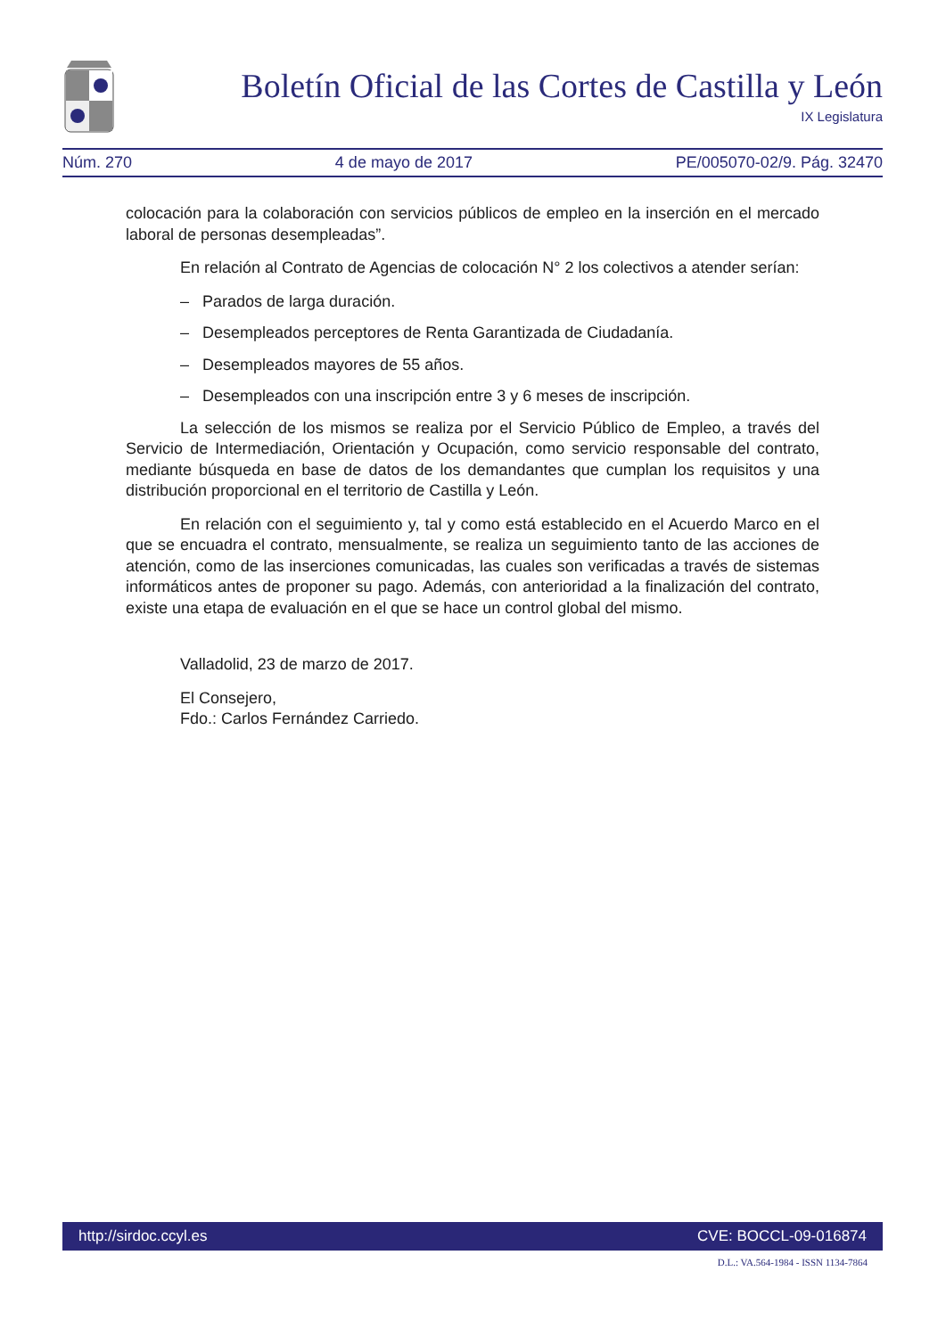Boletín Oficial de las Cortes de Castilla y León
IX Legislatura
Núm. 270 4 de mayo de 2017 PE/005070-02/9. Pág. 32470
colocación para la colaboración con servicios públicos de empleo en la inserción en el mercado laboral de personas desempleadas”.
En relación al Contrato de Agencias de colocación N° 2 los colectivos a atender serían:
– Parados de larga duración.
– Desempleados perceptores de Renta Garantizada de Ciudadanía.
– Desempleados mayores de 55 años.
– Desempleados con una inscripción entre 3 y 6 meses de inscripción.
La selección de los mismos se realiza por el Servicio Público de Empleo, a través del Servicio de Intermediación, Orientación y Ocupación, como servicio responsable del contrato, mediante búsqueda en base de datos de los demandantes que cumplan los requisitos y una distribución proporcional en el territorio de Castilla y León.
En relación con el seguimiento y, tal y como está establecido en el Acuerdo Marco en el que se encuadra el contrato, mensualmente, se realiza un seguimiento tanto de las acciones de atención, como de las inserciones comunicadas, las cuales son verificadas a través de sistemas informáticos antes de proponer su pago. Además, con anterioridad a la finalización del contrato, existe una etapa de evaluación en el que se hace un control global del mismo.
Valladolid, 23 de marzo de 2017.
El Consejero,
Fdo.: Carlos Fernández Carriedo.
http://sirdoc.ccyl.es CVE: BOCCL-09-016874
D.L.: VA.564-1984 - ISSN 1134-7864